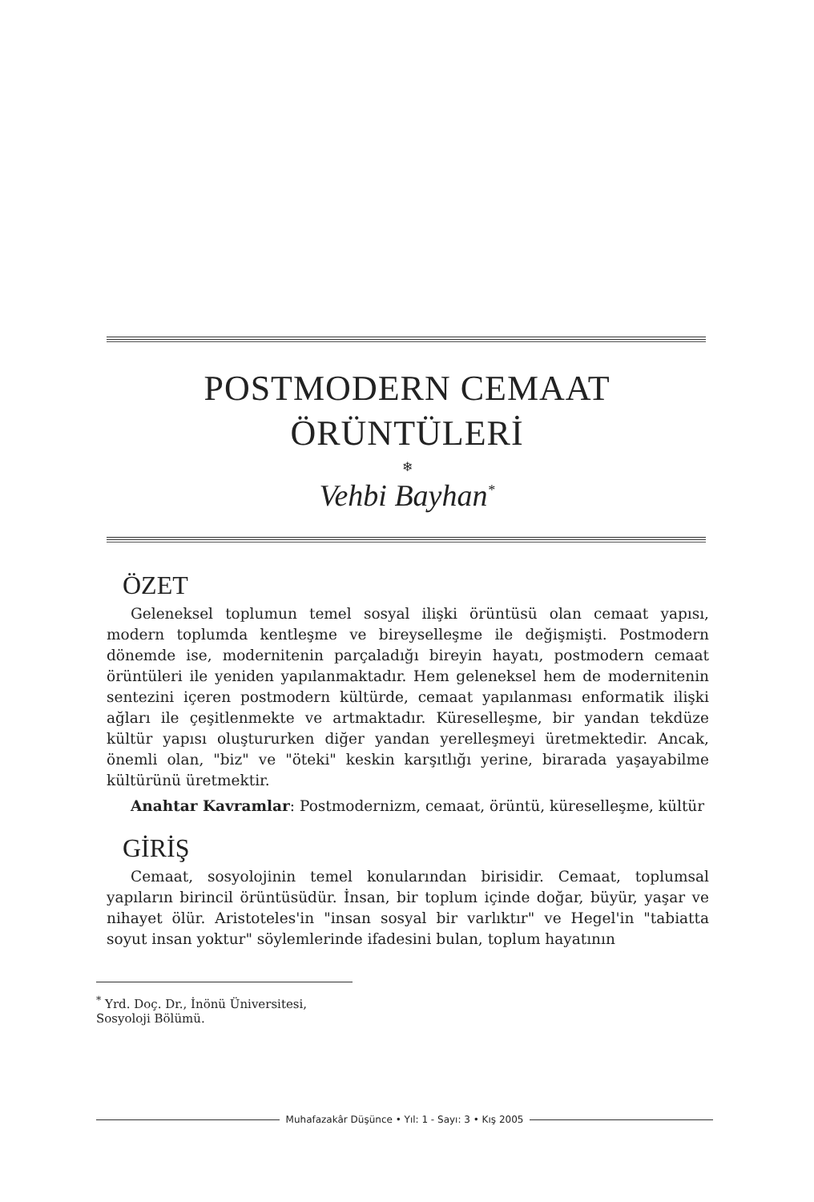POSTMODERN CEMAAT
ÖRÜNTÜLERİ
❄
Vehbi Bayhan<sup>*</sup>
ÖZET
Geleneksel toplumun temel sosyal ilişki örüntüsü olan cemaat yapısı, modern toplumda kentleşme ve bireyselleşme ile değişmişti. Postmodern dönemde ise, modernitenin parçaladığı bireyin hayatı, postmodern cemaat örüntüleri ile yeniden yapılanmaktadır. Hem geleneksel hem de modernitenin sentezini içeren postmodern kültürde, cemaat yapılanması enformatik ilişki ağları ile çeşitlenmekte ve artmaktadır. Küreselleşme, bir yandan tekdüze kültür yapısı oluştururken diğer yandan yerelleşmeyi üretmektedir. Ancak, önemli olan, "biz" ve "öteki" keskin karşıtlığı yerine, birarada yaşayabilme kültürünü üretmektir.
Anahtar Kavramlar: Postmodernizm, cemaat, örüntü, küreselleşme, kültür
GİRİŞ
Cemaat, sosyolojinin temel konularından birisidir. Cemaat, toplumsal yapıların birincil örüntüsüdür. İnsan, bir toplum içinde doğar, büyür, yaşar ve nihayet ölür. Aristoteles'in "insan sosyal bir varlıktır" ve Hegel'in "tabiatta soyut insan yoktur" söylemlerinde ifadesini bulan, toplum hayatının
<sup>*</sup> Yrd. Doç. Dr., İnönü Üniversitesi, Sosyoloji Bölümü.
Muhafazakâr Düşünce • Yıl: 1 - Sayı: 3 • Kış 2005